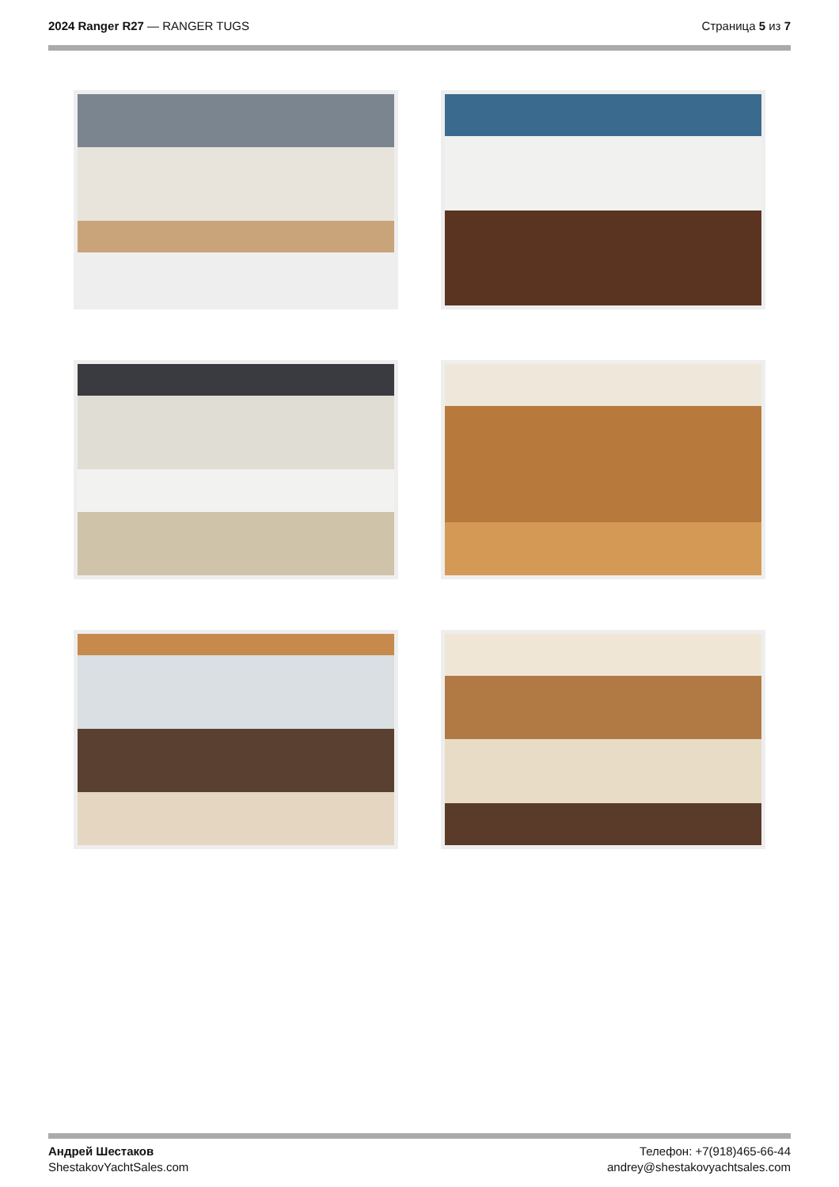2024 Ranger R27 — RANGER TUGS Страница 5 из 7
Андрей Шестаков
ShestakovYachtSales.com
Телефон: +7(918)465-66-44
andrey@shestakovyachtsales.com